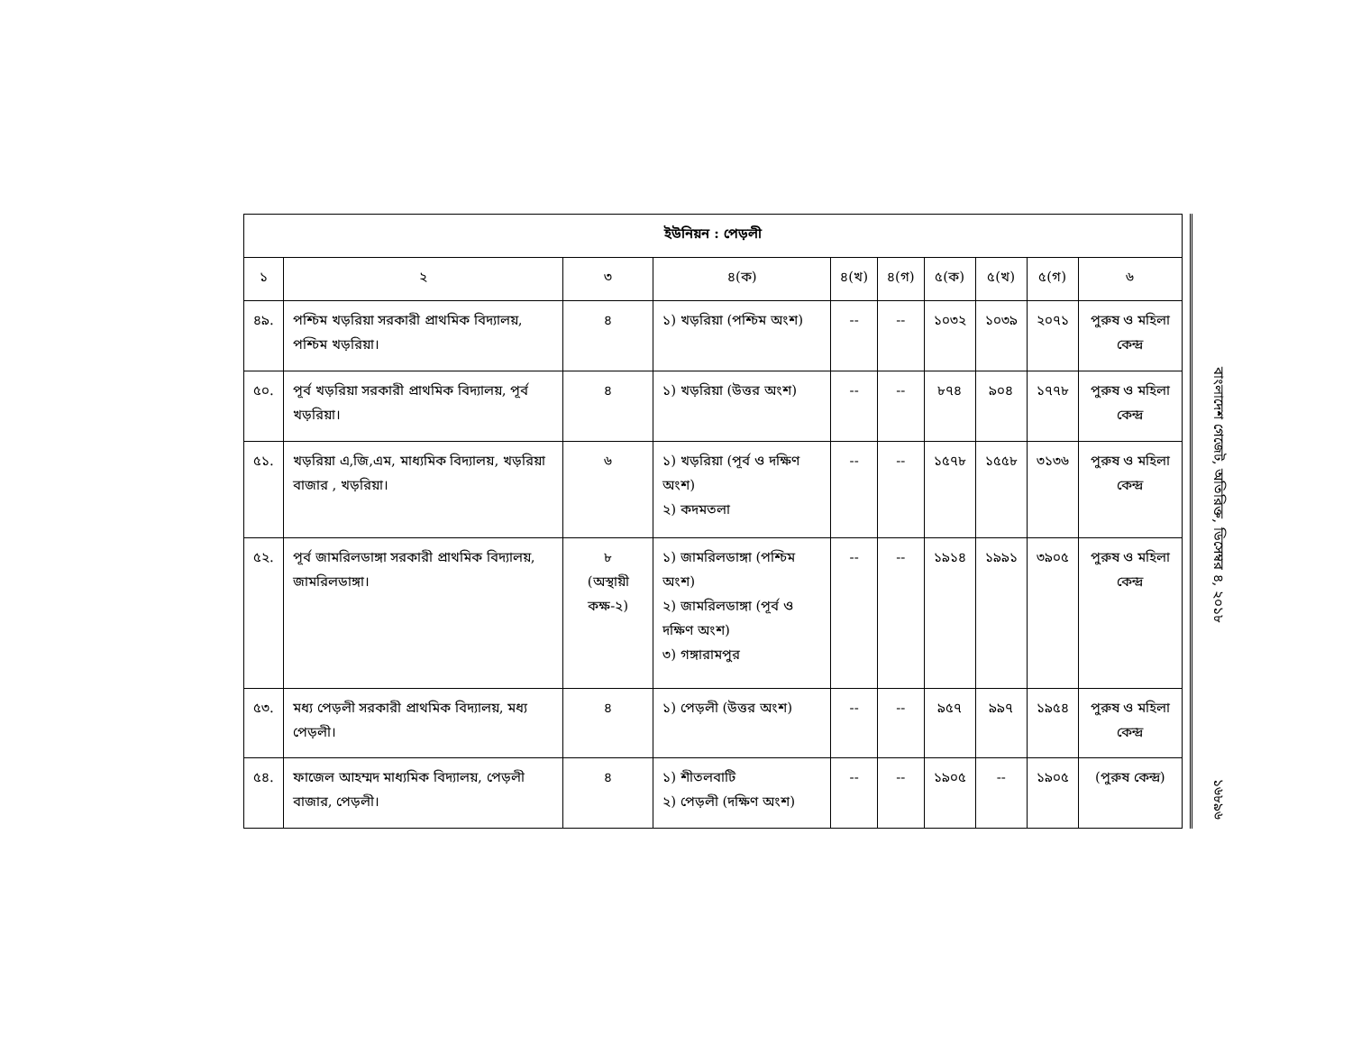| ইউনিয়ন : পেড়লী | | | | | | | | | |
| --- | --- | --- | --- | --- | --- | --- | --- | --- | --- |
| ১ | ২ | ৩ | ৪(ক) | ৪(খ) | ৪(গ) | ৫(ক) | ৫(খ) | ৫(গ) | ৬ |
| ৪৯. | পশ্চিম খড়রিয়া সরকারী প্রাথমিক বিদ্যালয়, পশ্চিম খড়রিয়া। | ৪ | ১) খড়রিয়া (পশ্চিম অংশ) | -- | -- | ১০৩২ | ১০৩৯ | ২০৭১ | পুরুষ ও মহিলা কেন্দ্র |
| ৫০. | পূর্ব খড়রিয়া সরকারী প্রাথমিক বিদ্যালয়, পূর্ব খড়রিয়া। | ৪ | ১) খড়রিয়া (উত্তর অংশ) | -- | -- | ৮৭৪ | ৯০৪ | ১৭৭৮ | পুরুষ ও মহিলা কেন্দ্র |
| ৫১. | খড়রিয়া এ,জি,এম, মাধ্যমিক বিদ্যালয়, খড়রিয়া বাজার , খড়রিয়া। | ৬ | ১) খড়রিয়া (পূর্ব ও দক্ষিণ অংশ) ২) কদমতলা | -- | -- | ১৫৭৮ | ১৫৫৮ | ৩১৩৬ | পুরুষ ও মহিলা কেন্দ্র |
| ৫২. | পূর্ব জামরিলডাঙ্গা সরকারী প্রাথমিক বিদ্যালয়, জামরিলডাঙ্গা। | ৮ (অস্থায়ী কক্ষ-২) | ১) জামরিলডাঙ্গা (পশ্চিম অংশ) ২) জামরিলডাঙ্গা (পূর্ব ও দক্ষিণ অংশ) ৩) গঙ্গারামপুর | -- | -- | ১৯১৪ | ১৯৯১ | ৩৯০৫ | পুরুষ ও মহিলা কেন্দ্র |
| ৫৩. | মধ্য পেড়লী সরকারী প্রাথমিক বিদ্যালয়, মধ্য পেড়লী। | ৪ | ১) পেড়লী (উত্তর অংশ) | -- | -- | ৯৫৭ | ৯৯৭ | ১৯৫৪ | পুরুষ ও মহিলা কেন্দ্র |
| ৫৪. | ফাজেল আহম্মদ মাধ্যমিক বিদ্যালয়, পেড়লী বাজার, পেড়লী। | ৪ | ১) শীতলবাটি ২) পেড়লী (দক্ষিণ অংশ) | -- | -- | ১৯০৫ | -- | ১৯০৫ | (পুরুষ কেন্দ্র) |
বাংলাদেশ গেজেট, অতিরিক্ত, ডিসেম্বর ৪, ২০১৮
১৬৮৯৬